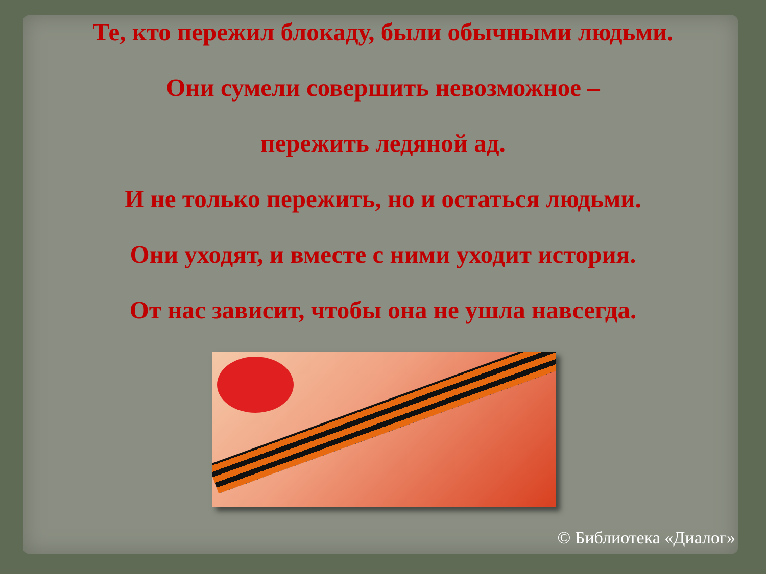Те, кто пережил блокаду, были обычными людьми.
Они сумели совершить невозможное –
пережить ледяной ад.
И не только пережить, но и остаться людьми.
Они уходят, и вместе с ними уходит история.
От нас зависит, чтобы она не ушла навсегда.
© Библиотека «Диалог»